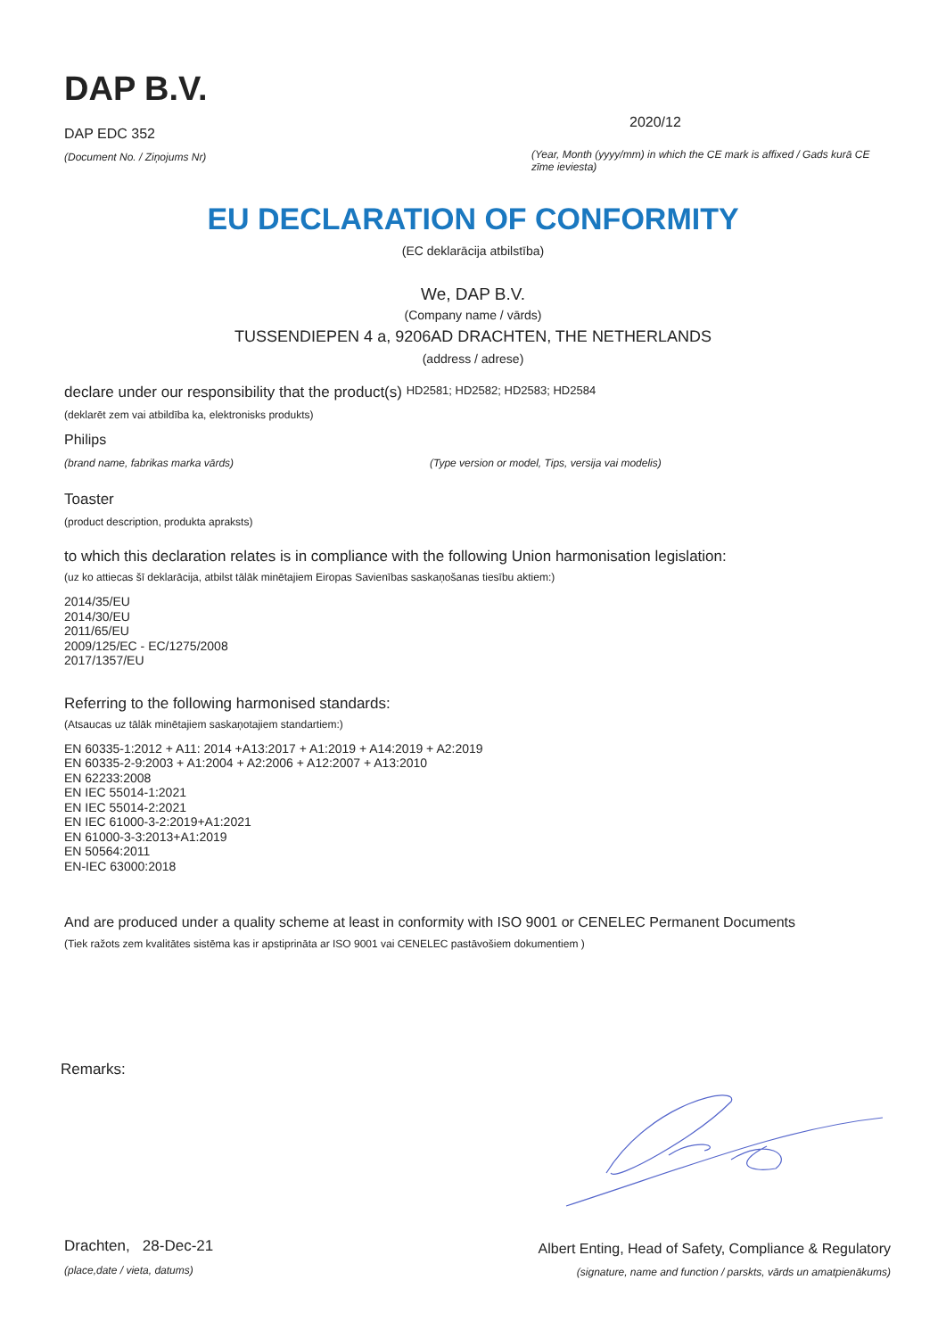DAP B.V.
DAP EDC 352
(Document No. / Ziņojums Nr)
2020/12
(Year, Month (yyyy/mm) in which the CE mark is affixed / Gads kurā CE zīme ieviesta)
EU DECLARATION OF CONFORMITY
(EC deklarācija atbilstība)
We, DAP B.V.
(Company name / vārds)
TUSSENDIEPEN 4 a, 9206AD DRACHTEN, THE NETHERLANDS
(address / adrese)
declare under our responsibility that the product(s) HD2581; HD2582; HD2583; HD2584
(deklarēt zem vai atbildība ka, elektronisks produkts)
Philips
(brand name, fabrikas marka vārds) (Type version or model, Tips, versija vai modelis)
Toaster
(product description, produkta apraksts)
to which this declaration relates is in compliance with the following Union harmonisation legislation:
(uz ko attiecas šī deklarācija, atbilst tālāk minētajiem Eiropas Savienības saskaņošanas tiesību aktiem:)
2014/35/EU
2014/30/EU
2011/65/EU
2009/125/EC - EC/1275/2008
2017/1357/EU
Referring to the following harmonised standards:
(Atsaucas uz tālāk minētajiem saskaņotajiem standartiem:)
EN 60335-1:2012 + A11: 2014 +A13:2017 + A1:2019 + A14:2019 + A2:2019
EN 60335-2-9:2003 + A1:2004 + A2:2006 + A12:2007 + A13:2010
EN 62233:2008
EN IEC 55014-1:2021
EN IEC 55014-2:2021
EN IEC 61000-3-2:2019+A1:2021
EN 61000-3-3:2013+A1:2019
EN 50564:2011
EN-IEC 63000:2018
And are produced under a quality scheme at least in conformity with ISO 9001 or CENELEC Permanent Documents
(Tiek ražots zem kvalitātes sistēma kas ir apstiprināta ar ISO 9001 vai CENELEC pastāvošiem dokumentiem )
Remarks:
Drachten, 28-Dec-21
(place,date / vieta, datums)
Albert Enting, Head of Safety, Compliance & Regulatory
(signature, name and function / parskts, vārds un amatpienākums)